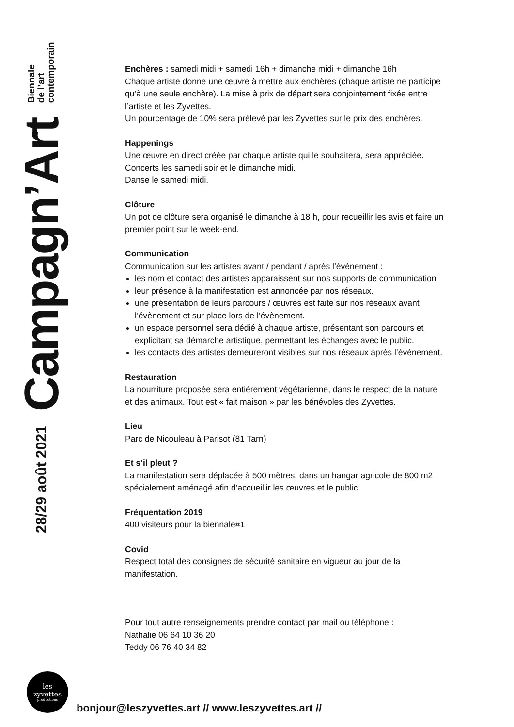28/29 août 2021 Campagn’Art Biennale
de l’art
contemporain
Enchères : samedi midi + samedi 16h + dimanche midi + dimanche 16h
Chaque artiste donne une œuvre à mettre aux enchères (chaque artiste ne participe qu’à une seule enchère). La mise à prix de départ sera conjointement fixée entre l’artiste et les Zyvettes.
Un pourcentage de 10% sera prélevé par les Zyvettes sur le prix des enchères.
Happenings
Une œuvre en direct créée par chaque artiste qui le souhaitera, sera appréciée.
Concerts les samedi soir et le dimanche midi.
Danse le samedi midi.
Clôture
Un pot de clôture sera organisé le dimanche à 18 h, pour recueillir les avis et faire un premier point sur le week-end.
Communication
Communication sur les artistes avant / pendant / après l’évènement :
les nom et contact des artistes apparaissent sur nos supports de communication
leur présence à la manifestation est annoncée par nos réseaux.
une présentation de leurs parcours / œuvres est faite sur nos réseaux avant l’évènement et sur place lors de l’évènement.
un espace personnel sera dédié à chaque artiste, présentant son parcours et explicitant sa démarche artistique, permettant les échanges avec le public.
les contacts des artistes demeureront visibles sur nos réseaux après l’évènement.
Restauration
La nourriture proposée sera entièrement végétarienne, dans le respect de la nature et des animaux. Tout est « fait maison » par les bénévoles des Zyvettes.
Lieu
Parc de Nicouleau à Parisot (81 Tarn)
Et s’il pleut ?
La manifestation sera déplacée à 500 mètres, dans un hangar agricole de 800 m2 spécialement aménagé afin d’accueillir les œuvres et le public.
Fréquentation 2019
400 visiteurs pour la biennale#1
Covid
Respect total des consignes de sécurité sanitaire en vigueur au jour de la manifestation.
Pour tout autre renseignements prendre contact par mail ou téléphone :
Nathalie 06 64 10 36 20
Teddy 06 76 40 34 82
les
zyvettes
productions
bonjour@leszyvettes.art // www.leszyvettes.art //